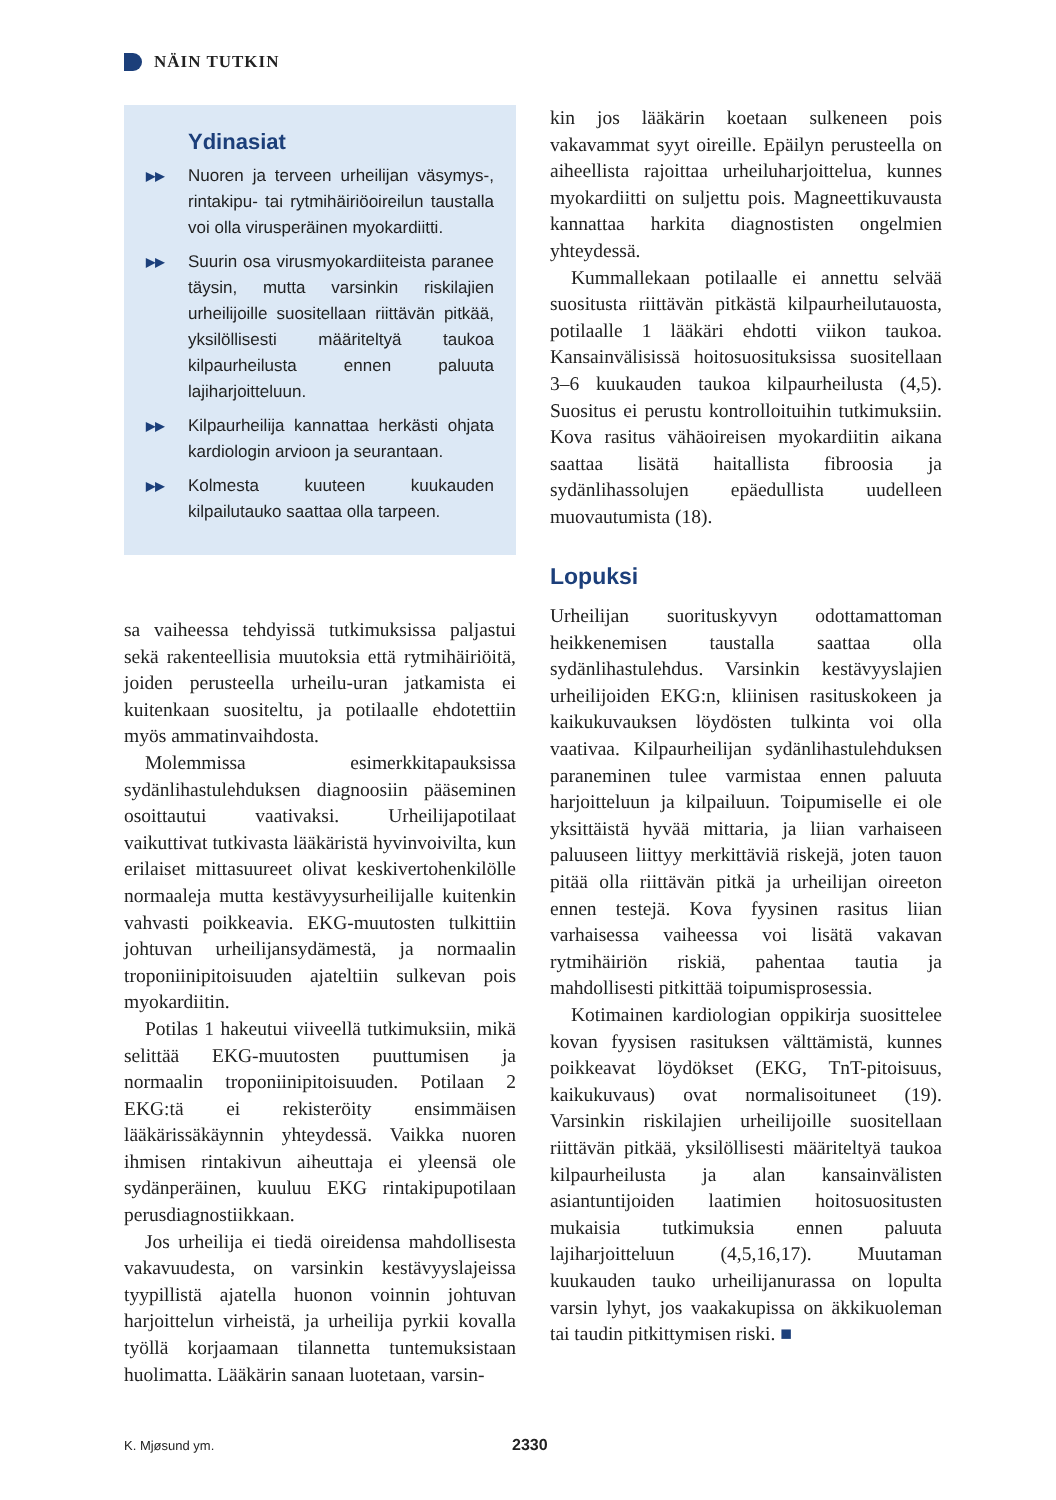NÄIN TUTKIN
Ydinasiat
▶▶ Nuoren ja terveen urheilijan väsymys-, rintakipu- tai rytmihäiriöoireilun taustalla voi olla virusperäinen myokardiitti.
▶▶ Suurin osa virusmyokardiiteista paranee täysin, mutta varsinkin riskilajien urheilijoille suositellaan riittävän pitkää, yksilöllisesti määriteltyä taukoa kilpaurheilusta ennen paluuta lajiharjoitteluun.
▶▶ Kilpaurheilija kannattaa herkästi ohjata kardiologin arvioon ja seurantaan.
▶▶ Kolmesta kuuteen kuukauden kilpailutauko saattaa olla tarpeen.
sa vaiheessa tehdyissä tutkimuksissa paljastui sekä rakenteellisia muutoksia että rytmihäiriöitä, joiden perusteella urheilu-uran jatkamista ei kuitenkaan suositeltu, ja potilaalle ehdotettiin myös ammatinvaihdosta.
Molemmissa esimerkkitapauksissa sydänlihastulehduksen diagnoosiin pääseminen osoittautui vaativaksi. Urheilijapotilaat vaikuttivat tutkivasta lääkäristä hyvinvoivilta, kun erilaiset mittasuureet olivat keskivertohenkilölle normaaleja mutta kestävyysurheilijalle kuitenkin vahvasti poikkeavia. EKG-muutosten tulkittiin johtuvan urheilijansydämestä, ja normaalin troponiinipitoisuuden ajateltiin sulkevan pois myokardiitin.
Potilas 1 hakeutui viiveellä tutkimuksiin, mikä selittää EKG-muutosten puuttumisen ja normaalin troponiinipitoisuuden. Potilaan 2 EKG:tä ei rekisteröity ensimmäisen lääkärissäkäynnin yhteydessä. Vaikka nuoren ihmisen rintakivun aiheuttaja ei yleensä ole sydänperäinen, kuuluu EKG rintakipupotilaan perusdiagnostiikkaan.
Jos urheilija ei tiedä oireidensa mahdollisesta vakavuudesta, on varsinkin kestävyyslajeissa tyypillistä ajatella huonon voinnin johtuvan harjoittelun virheistä, ja urheilija pyrkii kovalla työllä korjaamaan tilannetta tuntemuksistaan huolimatta. Lääkärin sanaan luotetaan, varsin-
kin jos lääkärin koetaan sulkeneen pois vakavammat syyt oireille. Epäilyn perusteella on aiheellista rajoittaa urheiluharjoittelua, kunnes myokardiitti on suljettu pois. Magneettikuvausta kannattaa harkita diagnostisten ongelmien yhteydessä.
Kummallekaan potilaalle ei annettu selvää suositusta riittävän pitkästä kilpaurheilutauosta, potilaalle 1 lääkäri ehdotti viikon taukoa. Kansainvälisissä hoitosuosituksissa suositellaan 3–6 kuukauden taukoa kilpaurheilusta (4,5). Suositus ei perustu kontrolloituihin tutkimuksiin. Kova rasitus vähäoireisen myokardiitin aikana saattaa lisätä haitallista fibroosia ja sydänlihassolujen epäedullista uudelleen muovautumista (18).
Lopuksi
Urheilijan suorituskyvyn odottamattoman heikkenemisen taustalla saattaa olla sydänlihastulehdus. Varsinkin kestävyyslajien urheilijoiden EKG:n, kliinisen rasituskokeen ja kaikukuvauksen löydösten tulkinta voi olla vaativaa. Kilpaurheilijan sydänlihastulehduksen paraneminen tulee varmistaa ennen paluuta harjoitteluun ja kilpailuun. Toipumiselle ei ole yksittäistä hyvää mittaria, ja liian varhaiseen paluuseen liittyy merkittäviä riskejä, joten tauon pitää olla riittävän pitkä ja urheilijan oireeton ennen testejä. Kova fyysinen rasitus liian varhaisessa vaiheessa voi lisätä vakavan rytmihäiriön riskiä, pahentaa tautia ja mahdollisesti pitkittää toipumisprosessia.
Kotimainen kardiologian oppikirja suosittelee kovan fyysisen rasituksen välttämistä, kunnes poikkeavat löydökset (EKG, TnT-pitoisuus, kaikukuvaus) ovat normalisoituneet (19). Varsinkin riskilajien urheilijoille suositellaan riittävän pitkää, yksilöllisesti määriteltyä taukoa kilpaurheilusta ja alan kansainvälisten asiantuntijoiden laatimien hoitosuositusten mukaisia tutkimuksia ennen paluuta lajiharjoitteluun (4,5,16,17). Muutaman kuukauden tauko urheilijanurassa on lopulta varsin lyhyt, jos vaakakupissa on äkkikuoleman tai taudin pitkittymisen riski. ■
K. Mjøsund ym. 2330